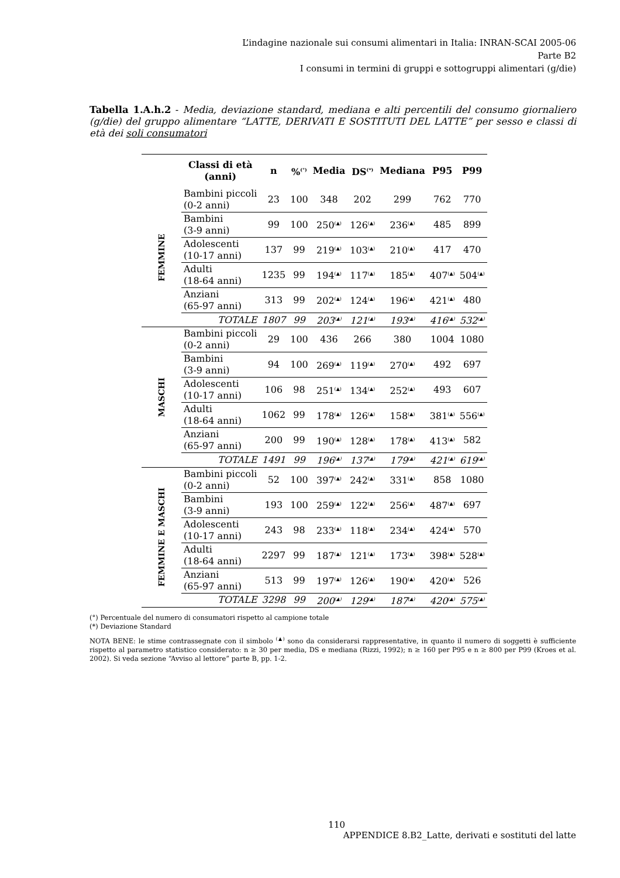L’indagine nazionale sui consumi alimentari in Italia: INRAN-SCAI 2005-06
Parte B2
I consumi in termini di gruppi e sottogruppi alimentari (g/die)
Tabella 1.A.h.2 - Media, deviazione standard, mediana e alti percentili del consumo giornaliero (g/die) del gruppo alimentare “LATTE, DERIVATI E SOSTITUTI DEL LATTE” per sesso e classi di età dei soli consumatori
| | Classi di età (anni) | n | %<sup>(°)</sup> | Media | DS<sup>(*)</sup> | Mediana | P95 | P99 |
| --- | --- | --- | --- | --- | --- | --- | --- | --- |
| FEMMINE | Bambini piccoli (0-2 anni) | 23 | 100 | 348 | 202 | 299 | 762 | 770 |
| | Bambini (3-9 anni) | 99 | 100 | 250<sup>(▲)</sup> | 126<sup>(▲)</sup> | 236<sup>(▲)</sup> | 485 | 899 |
| | Adolescenti (10-17 anni) | 137 | 99 | 219<sup>(▲)</sup> | 103<sup>(▲)</sup> | 210<sup>(▲)</sup> | 417 | 470 |
| | Adulti (18-64 anni) | 1235 | 99 | 194<sup>(▲)</sup> | 117<sup>(▲)</sup> | 185<sup>(▲)</sup> | 407<sup>(▲)</sup> | 504<sup>(▲)</sup> |
| | Anziani (65-97 anni) | 313 | 99 | 202<sup>(▲)</sup> | 124<sup>(▲)</sup> | 196<sup>(▲)</sup> | 421<sup>(▲)</sup> | 480 |
| | TOTALE | 1807 | 99 | 203<sup>(▲)</sup> | 121<sup>(▲)</sup> | 193<sup>(▲)</sup> | 416<sup>(▲)</sup> | 532<sup>(▲)</sup> |
| MASCHI | Bambini piccoli (0-2 anni) | 29 | 100 | 436 | 266 | 380 | 1004 | 1080 |
| | Bambini (3-9 anni) | 94 | 100 | 269<sup>(▲)</sup> | 119<sup>(▲)</sup> | 270<sup>(▲)</sup> | 492 | 697 |
| | Adolescenti (10-17 anni) | 106 | 98 | 251<sup>(▲)</sup> | 134<sup>(▲)</sup> | 252<sup>(▲)</sup> | 493 | 607 |
| | Adulti (18-64 anni) | 1062 | 99 | 178<sup>(▲)</sup> | 126<sup>(▲)</sup> | 158<sup>(▲)</sup> | 381<sup>(▲)</sup> | 556<sup>(▲)</sup> |
| | Anziani (65-97 anni) | 200 | 99 | 190<sup>(▲)</sup> | 128<sup>(▲)</sup> | 178<sup>(▲)</sup> | 413<sup>(▲)</sup> | 582 |
| | TOTALE | 1491 | 99 | 196<sup>(▲)</sup> | 137<sup>(▲)</sup> | 179<sup>(▲)</sup> | 421<sup>(▲)</sup> | 619<sup>(▲)</sup> |
| FEMMINE E MASCHI | Bambini piccoli (0-2 anni) | 52 | 100 | 397<sup>(▲)</sup> | 242<sup>(▲)</sup> | 331<sup>(▲)</sup> | 858 | 1080 |
| | Bambini (3-9 anni) | 193 | 100 | 259<sup>(▲)</sup> | 122<sup>(▲)</sup> | 256<sup>(▲)</sup> | 487<sup>(▲)</sup> | 697 |
| | Adolescenti (10-17 anni) | 243 | 98 | 233<sup>(▲)</sup> | 118<sup>(▲)</sup> | 234<sup>(▲)</sup> | 424<sup>(▲)</sup> | 570 |
| | Adulti (18-64 anni) | 2297 | 99 | 187<sup>(▲)</sup> | 121<sup>(▲)</sup> | 173<sup>(▲)</sup> | 398<sup>(▲)</sup> | 528<sup>(▲)</sup> |
| | Anziani (65-97 anni) | 513 | 99 | 197<sup>(▲)</sup> | 126<sup>(▲)</sup> | 190<sup>(▲)</sup> | 420<sup>(▲)</sup> | 526 |
| | TOTALE | 3298 | 99 | 200<sup>(▲)</sup> | 129<sup>(▲)</sup> | 187<sup>(▲)</sup> | 420<sup>(▲)</sup> | 575<sup>(▲)</sup> |
(°) Percentuale del numero di consumatori rispetto al campione totale
(*) Deviazione Standard
NOTA BENE: le stime contrassegnate con il simbolo <sup>(▲)</sup> sono da considerarsi rappresentative, in quanto il numero di soggetti è sufficiente rispetto al parametro statistico considerato: n ≥ 30 per media, DS e mediana (Rizzi, 1992); n ≥ 160 per P95 e n ≥ 800 per P99 (Kroes et al. 2002). Si veda sezione “Avviso al lettore” parte B, pp. 1-2.
110
APPENDICE 8.B2_Latte, derivati e sostituti del latte